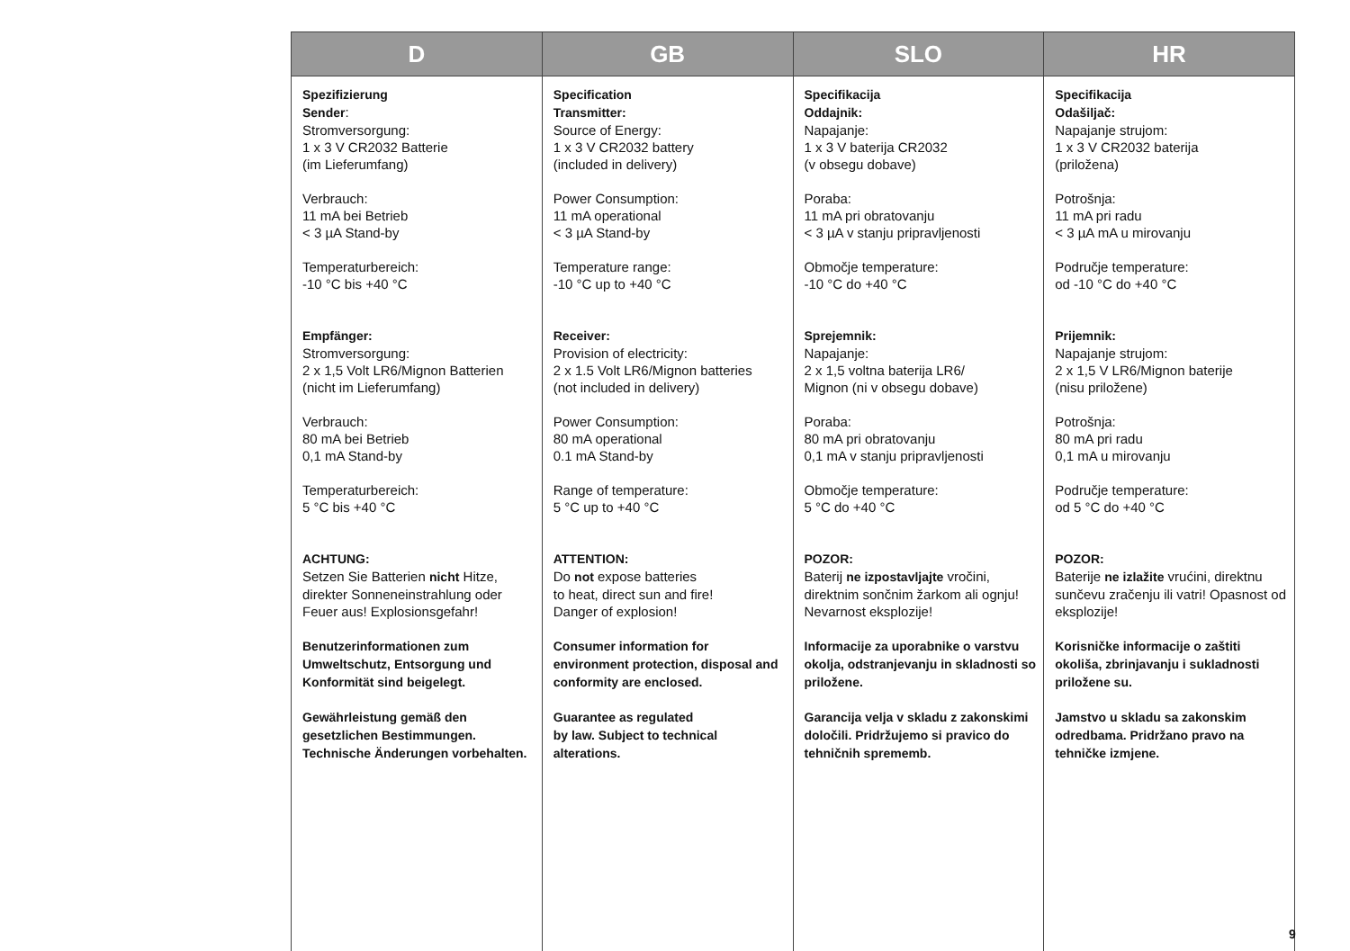| D | GB | SLO | HR |
| --- | --- | --- | --- |
| Spezifizierung Sender : Stromversorgung: 1 x 3 V CR2032 Batterie (im Lieferumfang) Verbrauch: 11 mA bei Betrieb < 3 µA Stand-by Temperaturbereich: -10 °C bis +40 °C Empfänger: Stromversorgung: 2 x 1,5 Volt LR6/Mignon Batterien (nicht im Lieferumfang) Verbrauch: 80 mA bei Betrieb 0,1 mA Stand-by Temperaturbereich: 5 °C bis +40 °C ACHTUNG: Setzen Sie Batterien nicht Hitze, direkter Sonneneinstrahlung oder Feuer aus! Explosionsgefahr! Benutzerinformationen zum Umweltschutz, Entsorgung und Konformität sind beigelegt. Gewährleistung gemäß den gesetzlichen Bestimmungen. Technische Änderungen vorbehalten. | Specification Transmitter: Source of Energy: 1 x 3 V CR2032 battery (included in delivery) Power Consumption: 11 mA operational < 3 µA Stand-by Temperature range: -10 °C up to +40 °C Receiver: Provision of electricity: 2 x 1.5 Volt LR6/Mignon batteries (not included in delivery) Power Consumption: 80 mA operational 0.1 mA Stand-by Range of temperature: 5 °C up to +40 °C ATTENTION: Do not expose batteries to heat, direct sun and fire! Danger of explosion! Consumer information for environment protection, disposal and conformity are enclosed. Guarantee as regulated by law. Subject to technical alterations. | Specifikacija Oddajnik: Napajanje: 1 x 3 V baterija CR2032 (v obsegu dobave) Poraba: 11 mA pri obratovanju < 3 µA v stanju pripravljenosti Območje temperature: -10 °C do +40 °C Sprejemnik: Napajanje: 2 x 1,5 voltna baterija LR6/ Mignon (ni v obsegu dobave) Poraba: 80 mA pri obratovanju 0,1 mA v stanju pripravljenosti Območje temperature: 5 °C do +40 °C POZOR: Baterij ne izpostavljajte vročini, direktnim sončnim žarkom ali ognju! Nevarnost eksplozije! Informacije za uporabnike o varstvu okolja, odstranjevanju in skladnosti so priložene. Garancija velja v skladu z zakonskimi določili. Pridržujemo si pravico do tehničnih sprememb. | Specifikacija Odašiljač: Napajanje strujom: 1 x 3 V CR2032 baterija (priložena) Potrošnja: 11 mA pri radu < 3 µA mA u mirovanju Područje temperature: od -10 °C do +40 °C Prijemnik: Napajanje strujom: 2 x 1,5 V LR6/Mignon baterije (nisu priložene) Potrošnja: 80 mA pri radu 0,1 mA u mirovanju Područje temperature: od 5 °C do +40 °C POZOR: Baterije ne izlažite vrućini, direktnu sunčevu zračenju ili vatri! Opasnost od eksplozije! Korisničke informacije o zaštiti okoliša, zbrinjavanju i sukladnosti priložene su. Jamstvo u skladu sa zakonskim odredbama. Pridržano pravo na tehničke izmjene. |
9